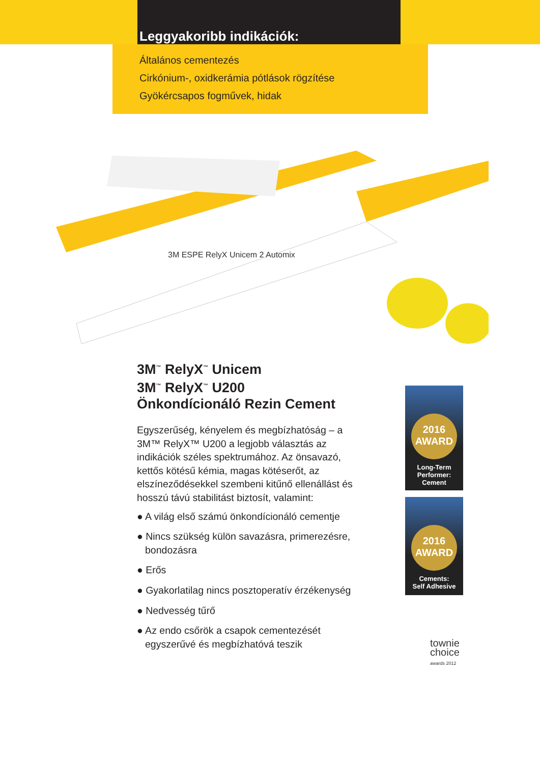Leggyakoribb indikációk:
Általános cementezés
Cirkónium-, oxidkerámia pótlások rögzítése
Gyökércsapos fogművek, hidak
3M ESPE RelyX Unicem 2 Automix
3M<sup>™</sup> RelyX<sup>™</sup> Unicem
3M<sup>™</sup> RelyX<sup>™</sup> U200
Önkondícionáló Rezin Cement
Egyszerűség, kényelem és megbízhatóság – a 3M™ RelyX™ U200 a legjobb választás az indikációk széles spektrumához. Az önsavazó, kettős kötésű kémia, magas kötéserőt, az elszíneződésekkel szembeni kitűnő ellenállást és hosszú távú stabilitást biztosít, valamint:
● A világ első számú önkondícionáló cementje
● Nincs szükség külön savazásra, primerezésre, bondozásra
● Erős
● Gyakorlatilag nincs posztoperatív érzékenység
● Nedvesség tűrő
● Az endo csőrök a csapok cementezését egyszerűvé és megbízhatóvá teszik
2016
AWARD
Long-Term
Performer:
Cement
2016
AWARD
Cements:
Self Adhesive
townie
choice
awards 2012